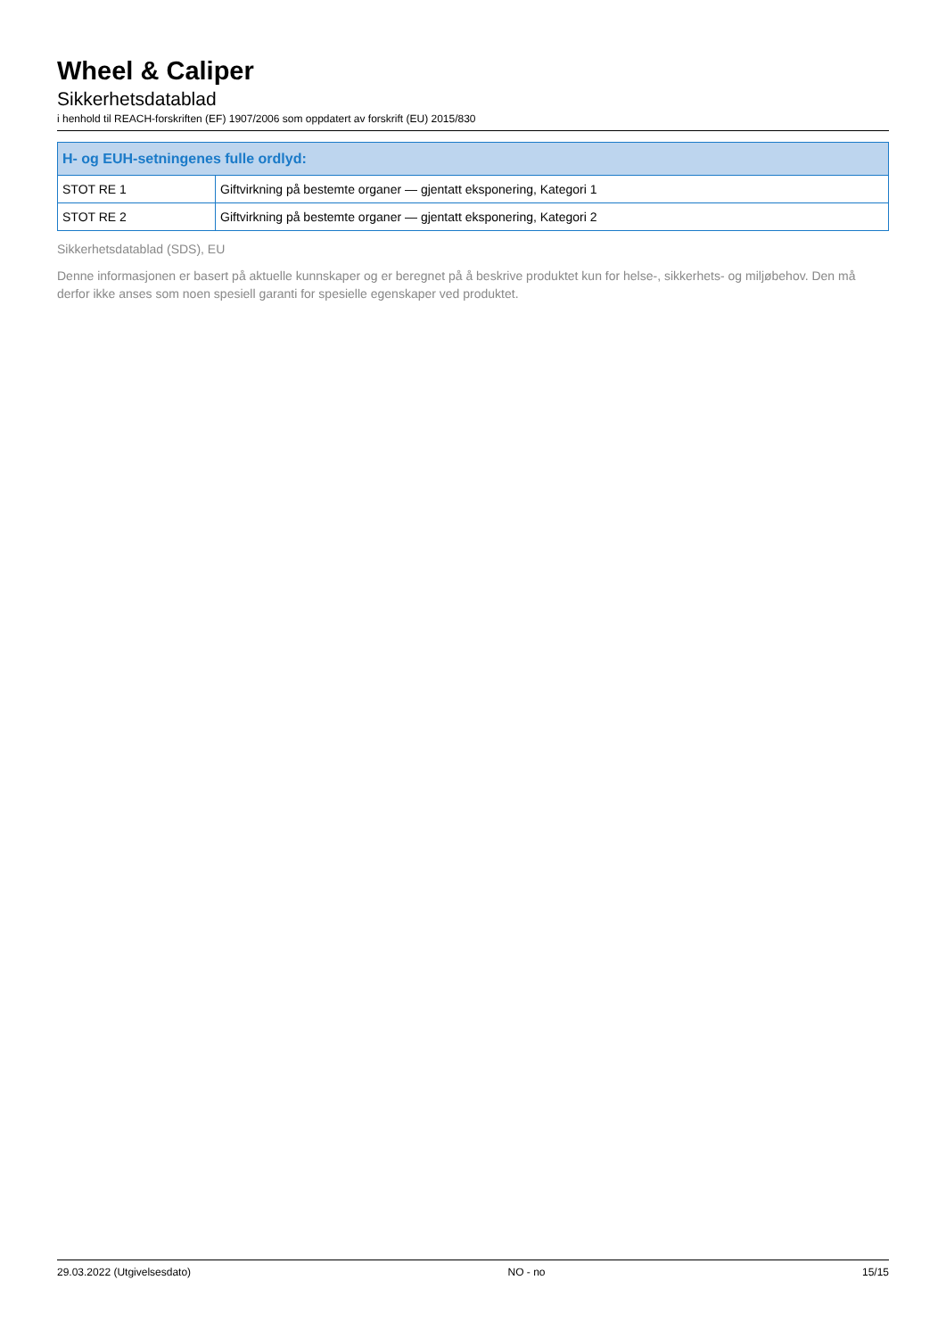Wheel & Caliper
Sikkerhetsdatablad
i henhold til REACH-forskriften (EF) 1907/2006 som oppdatert av forskrift (EU) 2015/830
| H- og EUH-setningenes fulle ordlyd: | |
| --- | --- |
| STOT RE 1 | Giftvirkning på bestemte organer — gjentatt eksponering, Kategori 1 |
| STOT RE 2 | Giftvirkning på bestemte organer — gjentatt eksponering, Kategori 2 |
Sikkerhetsdatablad (SDS), EU
Denne informasjonen er basert på aktuelle kunnskaper og er beregnet på å beskrive produktet kun for helse-, sikkerhets- og miljøbehov. Den må derfor ikke anses som noen spesiell garanti for spesielle egenskaper ved produktet.
29.03.2022 (Utgivelsesdato) NO - no 15/15